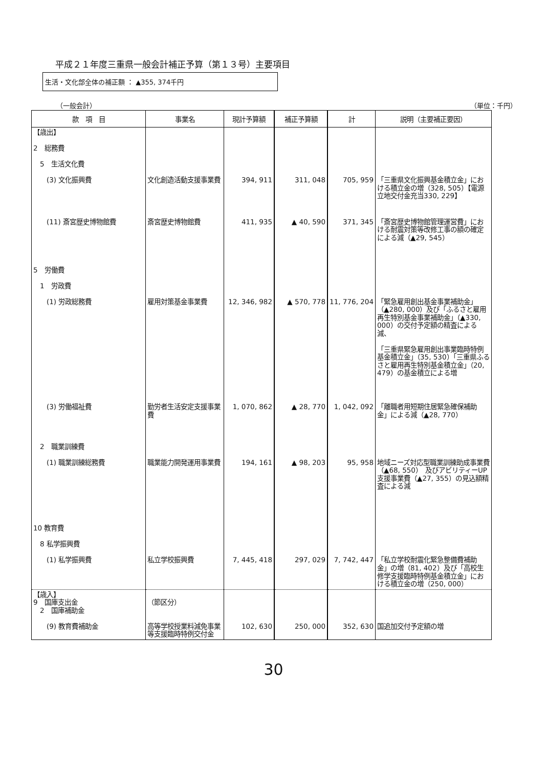平成２１年度三重県一般会計補正予算（第１３号）主要項目
生活・文化部全体の補正額 ： ▲355, 374千円
（一般会計） （単位：千円）
| 款 項 目 | 事業名 | 現計予算額 | 補正予算額 | 計 | 説明（主要補正要因） |
| --- | --- | --- | --- | --- | --- |
| 【歳出】 2 総務費 5 生活文化費 (3) 文化振興費 | 文化創造活動支援事業費 | 394, 911 | 311, 048 | 705, 959 | 「三重県文化振興基金積立金」における積立金の増（328, 505）【電源立地交付金充当330, 229】 |
| (11) 斎宮歴史博物館費 | 斎宮歴史博物館費 | 411, 935 | ▲ 40, 590 | 371, 345 | 「斎宮歴史博物館管理運営費」における耐震対策等改修工事の額の確定による減（▲29, 545） |
| 5 労働費 1 労政費 (1) 労政総務費 | 雇用対策基金事業費 | 12, 346, 982 | ▲ 570, 778 | 11, 776, 204 | 「緊急雇用創出基金事業補助金」（▲280, 000）及び「ふるさと雇用再生特別基金事業補助金」（▲330, 000）の交付予定額の精査による減、 「三重県緊急雇用創出事業臨時特例基金積立金」（35, 530）「三重県ふるさと雇用再生特別基金積立金」（20, 479）の基金積立による増 |
| (3) 労働福祉費 | 勤労者生活安定支援事業費 | 1, 070, 862 | ▲ 28, 770 | 1, 042, 092 | 「離職者用短期住居緊急確保補助金」による減（▲28, 770） |
| 2 職業訓練費 (1) 職業訓練総務費 | 職業能力開発運用事業費 | 194, 161 | ▲ 98, 203 | 95, 958 | 地域ニーズ対応型職業訓練助成事業費（▲68, 550） 及びアビリティーUP支援事業費（▲27, 355）の見込額精査による減 |
| 10 教育費 8 私学振興費 (1) 私学振興費 | 私立学校振興費 | 7, 445, 418 | 297, 029 | 7, 742, 447 | 「私立学校耐震化緊急整備費補助金」の増（81, 402）及び「高校生修学支援臨時特例基金積立金」における積立金の増（250, 000） |
| 【歳入】 9 国庫支出金 2 国庫補助金 (9) 教育費補助金 | （節区分） 高等学校授業料減免事業等支援臨時特例交付金 | 102, 630 | 250, 000 | 352, 630 | 国追加交付予定額の増 |
30